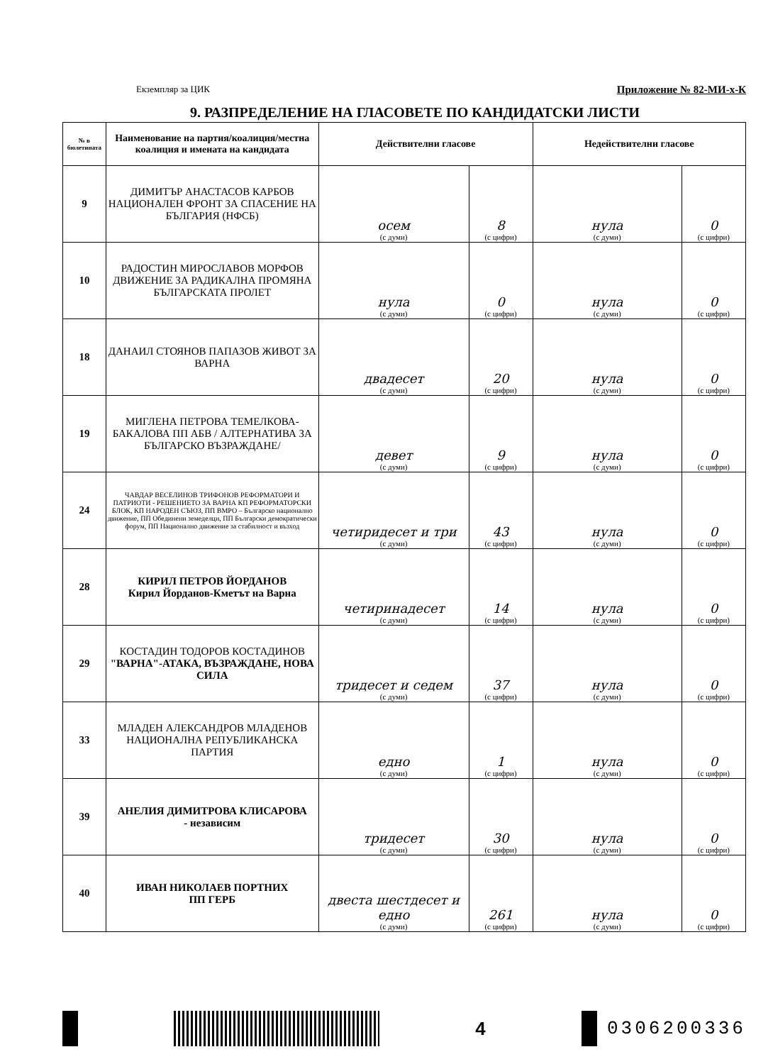Екземпляр за ЦИК Приложение № 82-МИ-х-К
9. РАЗПРЕДЕЛЕНИЕ НА ГЛАСОВЕТЕ ПО КАНДИДАТСКИ ЛИСТИ
| № в бюлетината | Наименование на партия/коалиция/местна коалиция и имената на кандидата | Действителни гласове | | Недействителни гласове | |
| --- | --- | --- | --- | --- | --- |
| 9 | ДИМИТЪР АНАСТАСОВ КАРБОВ НАЦИОНАЛЕН ФРОНТ ЗА СПАСЕНИЕ НА БЪЛГАРИЯ (НФСБ) | осем (с думи) | 8 (с цифри) | нула (с думи) | 0 (с цифри) |
| 10 | РАДОСТИН МИРОСЛАВОВ МОРФОВ ДВИЖЕНИЕ ЗА РАДИКАЛНА ПРОМЯНА БЪЛГАРСКАТА ПРОЛЕТ | нула (с думи) | 0 (с цифри) | нула (с думи) | 0 (с цифри) |
| 18 | ДАНАИЛ СТОЯНОВ ПАПАЗОВ ЖИВОТ ЗА ВАРНА | двадесет (с думи) | 20 (с цифри) | нула (с думи) | 0 (с цифри) |
| 19 | МИГЛЕНА ПЕТРОВА ТЕМЕЛКОВА-БАКАЛОВА ПП АБВ / АЛТЕРНАТИВА ЗА БЪЛГАРСКО ВЪЗРАЖДАНЕ/ | девет (с думи) | 9 (с цифри) | нула (с думи) | 0 (с цифри) |
| 24 | ЧАВДАР ВЕСЕЛИНОВ ТРИФОНОВ РЕФОРМАТОРИ И ПАТРИОТИ - РЕШЕНИЕТО ЗА ВАРНА КП РЕФОРМАТОРСКИ БЛОК, КП НАРОДЕН СЪЮЗ, ПП ВМРО – Българско национално движение, ПП Обединени земеделци, ПП Български демократически форум, ПП Национално движение за стабилност и възход | четиридесет и три (с думи) | 43 (с цифри) | нула (с думи) | 0 (с цифри) |
| 28 | КИРИЛ ПЕТРОВ ЙОРДАНОВ Кирил Йорданов-Кметът на Варна | четиринадесет (с думи) | 14 (с цифри) | нула (с думи) | 0 (с цифри) |
| 29 | КОСТАДИН ТОДОРОВ КОСТАДИНОВ "ВАРНА"-АТАКА, ВЪЗРАЖДАНЕ, НОВА СИЛА | тридесет и седем (с думи) | 37 (с цифри) | нула (с думи) | 0 (с цифри) |
| 33 | МЛАДЕН АЛЕКСАНДРОВ МЛАДЕНОВ НАЦИОНАЛНА РЕПУБЛИКАНСКА ПАРТИЯ | едно (с думи) | 1 (с цифри) | нула (с думи) | 0 (с цифри) |
| 39 | АНЕЛИЯ ДИМИТРОВА КЛИСАРОВА - независим | тридесет (с думи) | 30 (с цифри) | нула (с думи) | 0 (с цифри) |
| 40 | ИВАН НИКОЛАЕВ ПОРТНИХ ПП ГЕРБ | двеста шестдесет и едно (с думи) | 261 (с цифри) | нула (с думи) | 0 (с цифри) |
4 0306200336